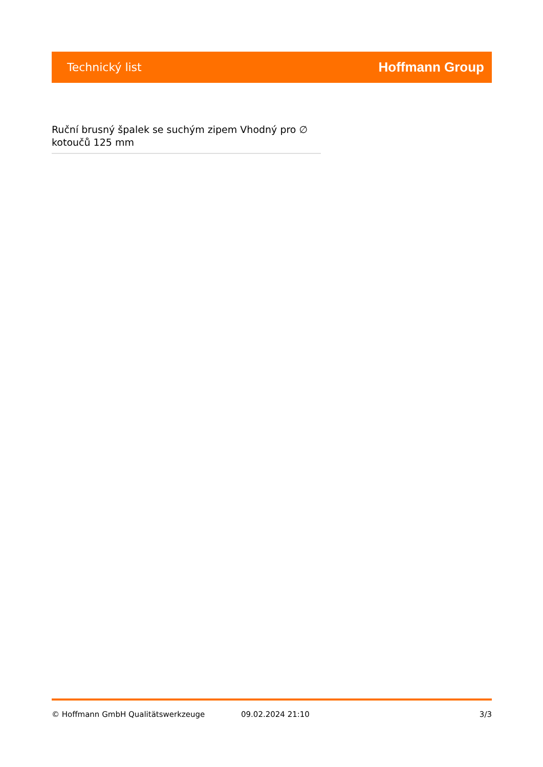Technický list Hoffmann Group
Ruční brusný špalek se suchým zipem Vhodný pro ∅ kotoučů 125 mm
© Hoffmann GmbH Qualitätswerkzeuge 09.02.2024 21:10 3/3